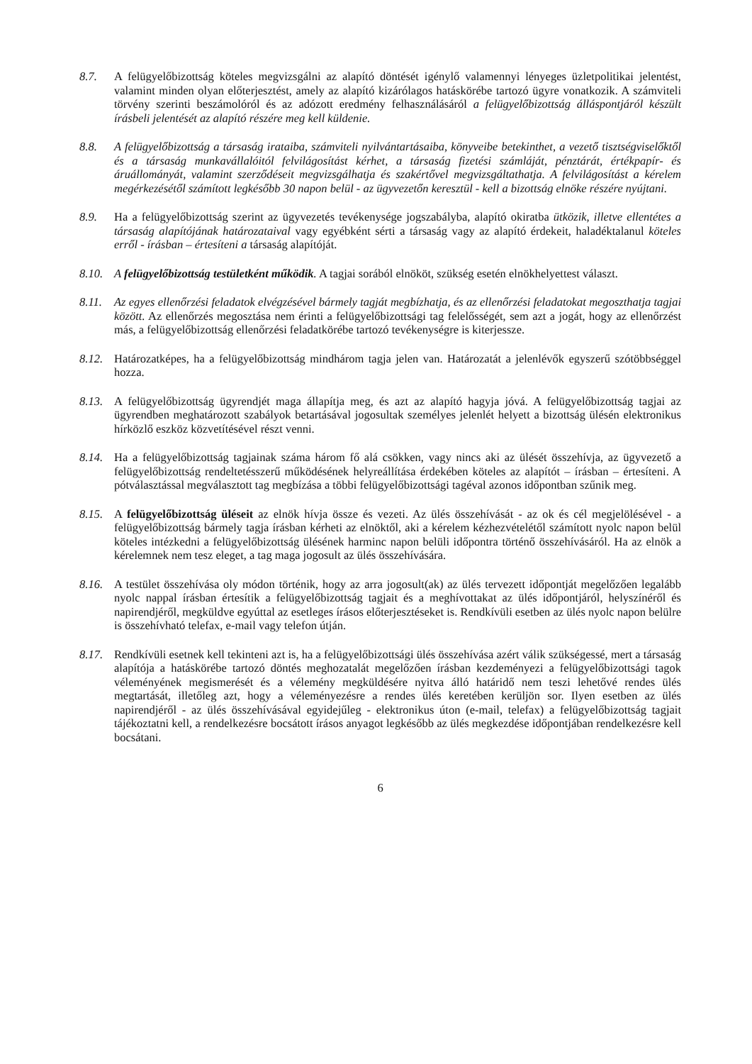8.7. A felügyelőbizottság köteles megvizsgálni az alapító döntését igénylő valamennyi lényeges üzletpolitikai jelentést, valamint minden olyan előterjesztést, amely az alapító kizárólagos hatáskörébe tartozó ügyre vonatkozik. A számviteli törvény szerinti beszámolóról és az adózott eredmény felhasználásáról a felügyelőbizottság álláspontjáról készült írásbeli jelentését az alapító részére meg kell küldenie.
8.8. A felügyelőbizottság a társaság irataiba, számviteli nyilvántartásaiba, könyveibe betekinthet, a vezető tisztségviselőktől és a társaság munkavállalóitól felvilágosítást kérhet, a társaság fizetési számláját, pénztárát, értékpapír- és áruállományát, valamint szerződéseit megvizsgálhatja és szakértővel megvizsgáltathatja. A felvilágosítást a kérelem megérkezésétől számított legkésőbb 30 napon belül - az ügyvezetőn keresztül - kell a bizottság elnöke részére nyújtani.
8.9. Ha a felügyelőbizottság szerint az ügyvezetés tevékenysége jogszabályba, alapító okiratba ütközik, illetve ellentétes a társaság alapítójának határozataival vagy egyébként sérti a társaság vagy az alapító érdekeit, haladéktalanul köteles erről - írásban – értesíteni a társaság alapítóját.
8.10.
A felügyelőbizottság testületként működik. A tagjai sorából elnököt, szükség esetén elnökhelyettest választ.
8.11.
Az egyes ellenőrzési feladatok elvégzésével bármely tagját megbízhatja, és az ellenőrzési feladatokat megoszthatja tagjai között. Az ellenőrzés megosztása nem érinti a felügyelőbizottsági tag felelősségét, sem azt a jogát, hogy az ellenőrzést más, a felügyelőbizottság ellenőrzési feladatkörébe tartozó tevékenységre is kiterjessze.
8.12.
Határozatképes, ha a felügyelőbizottság mindhárom tagja jelen van. Határozatát a jelenlévők egyszerű szótöbbséggel hozza.
8.13.
A felügyelőbizottság ügyrendjét maga állapítja meg, és azt az alapító hagyja jóvá. A felügyelőbizottság tagjai az ügyrendben meghatározott szabályok betartásával jogosultak személyes jelenlét helyett a bizottság ülésén elektronikus hírközlő eszköz közvetítésével részt venni.
8.14.
Ha a felügyelőbizottság tagjainak száma három fő alá csökken, vagy nincs aki az ülését összehívja, az ügyvezető a felügyelőbizottság rendeltetésszerű működésének helyreállítása érdekében köteles az alapítót – írásban – értesíteni. A pótválasztással megválasztott tag megbízása a többi felügyelőbizottsági tagéval azonos időpontban szűnik meg.
8.15.
A felügyelőbizottság üléseit az elnök hívja össze és vezeti. Az ülés összehívását - az ok és cél megjelölésével - a felügyelőbizottság bármely tagja írásban kérheti az elnöktől, aki a kérelem kézhezvételétől számított nyolc napon belül köteles intézkedni a felügyelőbizottság ülésének harminc napon belüli időpontra történő összehívásáról. Ha az elnök a kérelemnek nem tesz eleget, a tag maga jogosult az ülés összehívására.
8.16.
A testület összehívása oly módon történik, hogy az arra jogosult(ak) az ülés tervezett időpontját megelőzően legalább nyolc nappal írásban értesítik a felügyelőbizottság tagjait és a meghívottakat az ülés időpontjáról, helyszínéről és napirendjéről, megküldve egyúttal az esetleges írásos előterjesztéseket is. Rendkívüli esetben az ülés nyolc napon belülre is összehívható telefax, e-mail vagy telefon útján.
8.17.
Rendkívüli esetnek kell tekinteni azt is, ha a felügyelőbizottsági ülés összehívása azért válik szükségessé, mert a társaság alapítója a hatáskörébe tartozó döntés meghozatalát megelőzően írásban kezdeményezi a felügyelőbizottsági tagok véleményének megismerését és a vélemény megküldésére nyitva álló határidő nem teszi lehetővé rendes ülés megtartását, illetőleg azt, hogy a véleményezésre a rendes ülés keretében kerüljön sor. Ilyen esetben az ülés napirendjéről - az ülés összehívásával egyidejűleg - elektronikus úton (e-mail, telefax) a felügyelőbizottság tagjait tájékoztatni kell, a rendelkezésre bocsátott írásos anyagot legkésőbb az ülés megkezdése időpontjában rendelkezésre kell bocsátani.
6